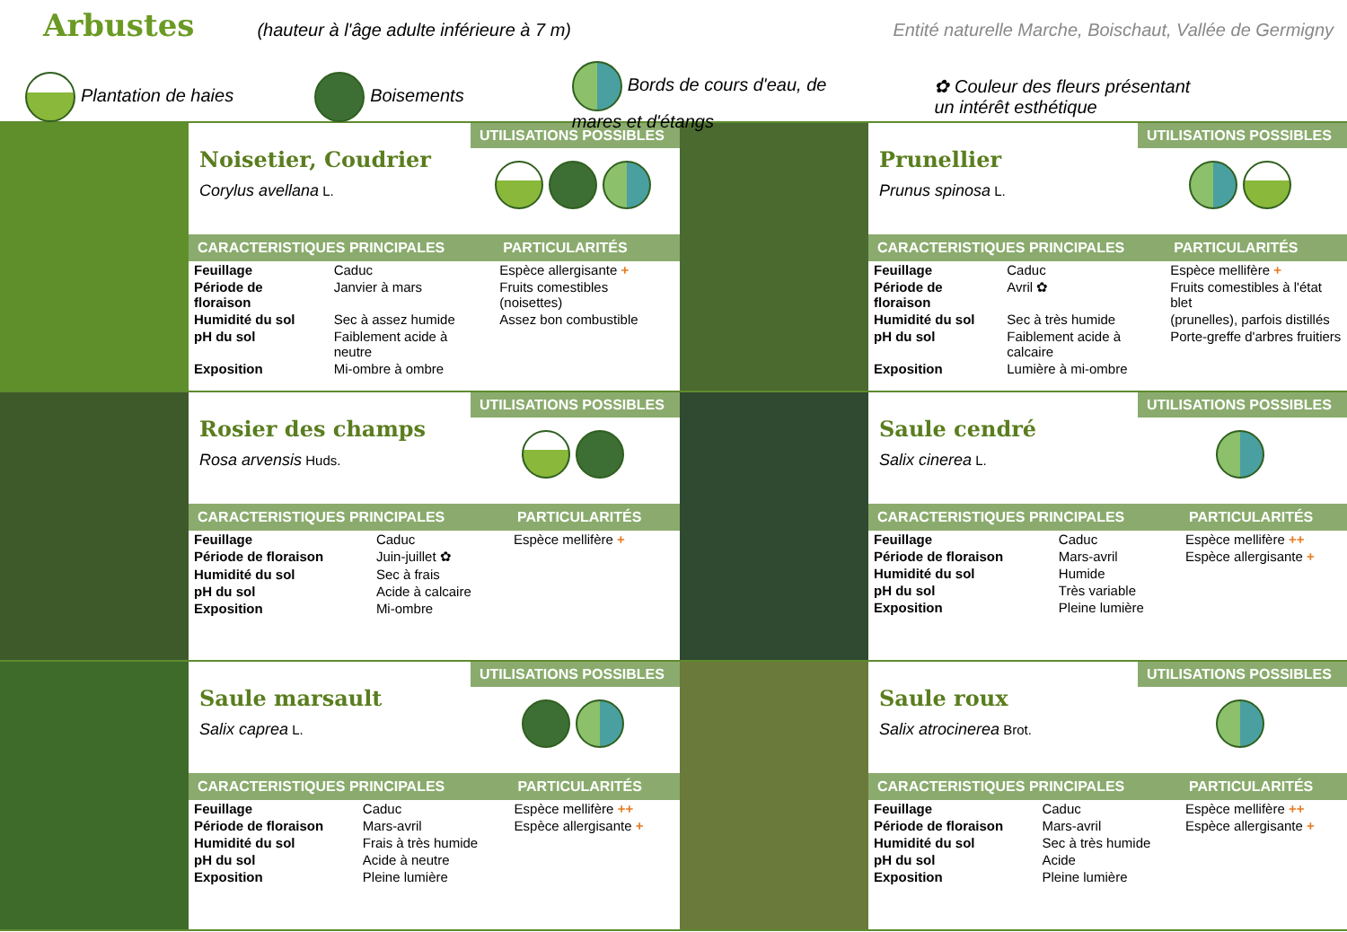Arbustes
(hauteur à l'âge adulte inférieure à 7 m) Entité naturelle Marche, Boischaut, Vallée de Germigny
Plantation de haies Boisements Bords de cours d'eau, de
mares et d'étangs ✿ Couleur des fleurs présentant
un intérêt esthétique
Noisetier, Coudrier
Corylus avellana L.
UTILISATIONS POSSIBLES
| CARACTERISTIQUES PRINCIPALES | | PARTICULARITÉS |
| --- | --- | --- |
| Feuillage | Caduc | Espèce allergisante + |
| Période de floraison | Janvier à mars | Fruits comestibles (noisettes) |
| Humidité du sol | Sec à assez humide | Assez bon combustible |
| pH du sol | Faiblement acide à neutre | |
| Exposition | Mi-ombre à ombre | |
Prunellier
Prunus spinosa L.
UTILISATIONS POSSIBLES
| CARACTERISTIQUES PRINCIPALES | | PARTICULARITÉS |
| --- | --- | --- |
| Feuillage | Caduc | Espèce mellifère + |
| Période de floraison | Avril ✿ | Fruits comestibles à l'état blet |
| Humidité du sol | Sec à très humide | (prunelles), parfois distillés |
| pH du sol | Faiblement acide à calcaire | Porte-greffe d'arbres fruitiers |
| Exposition | Lumière à mi-ombre | |
Rosier des champs
Rosa arvensis Huds.
UTILISATIONS POSSIBLES
| CARACTERISTIQUES PRINCIPALES | | PARTICULARITÉS |
| --- | --- | --- |
| Feuillage | Caduc | Espèce mellifère + |
| Période de floraison | Juin-juillet ✿ | |
| Humidité du sol | Sec à frais | |
| pH du sol | Acide à calcaire | |
| Exposition | Mi-ombre | |
Saule cendré
Salix cinerea L.
UTILISATIONS POSSIBLES
| CARACTERISTIQUES PRINCIPALES | | PARTICULARITÉS |
| --- | --- | --- |
| Feuillage | Caduc | Espèce mellifère ++ |
| Période de floraison | Mars-avril | Espèce allergisante + |
| Humidité du sol | Humide | |
| pH du sol | Très variable | |
| Exposition | Pleine lumière | |
Saule marsault
Salix caprea L.
UTILISATIONS POSSIBLES
| CARACTERISTIQUES PRINCIPALES | | PARTICULARITÉS |
| --- | --- | --- |
| Feuillage | Caduc | Espèce mellifère ++ |
| Période de floraison | Mars-avril | Espèce allergisante + |
| Humidité du sol | Frais à très humide | |
| pH du sol | Acide à neutre | |
| Exposition | Pleine lumière | |
Saule roux
Salix atrocinerea Brot.
UTILISATIONS POSSIBLES
| CARACTERISTIQUES PRINCIPALES | | PARTICULARITÉS |
| --- | --- | --- |
| Feuillage | Caduc | Espèce mellifère ++ |
| Période de floraison | Mars-avril | Espèce allergisante + |
| Humidité du sol | Sec à très humide | |
| pH du sol | Acide | |
| Exposition | Pleine lumière | |